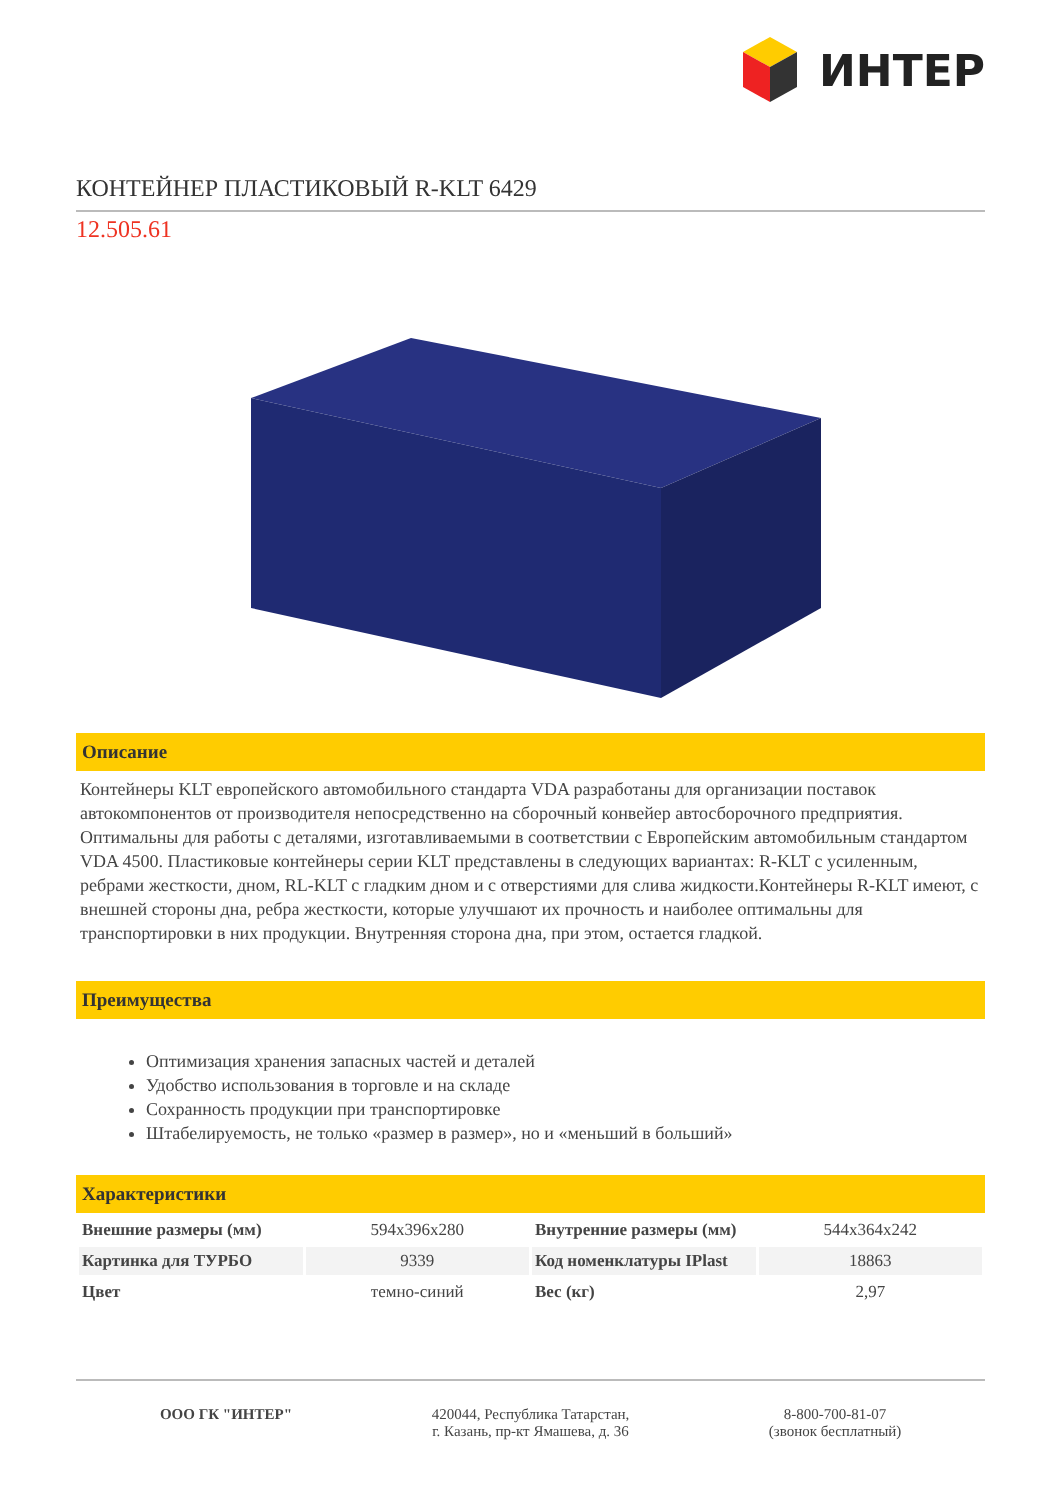ИНТЕР
КОНТЕЙНЕР ПЛАСТИКОВЫЙ R-KLT 6429
12.505.61
Описание
Контейнеры KLT европейского автомобильного стандарта VDA разработаны для организации поставок автокомпонентов от производителя непосредственно на сборочный конвейер автосборочного предприятия. Оптимальны для работы с деталями, изготавливаемыми в соответствии с Европейским автомобильным стандартом VDA 4500. Пластиковые контейнеры серии KLT представлены в следующих вариантах: R-KLT с усиленным, ребрами жесткости, дном, RL-KLT с гладким дном и с отверстиями для слива жидкости.Контейнеры R-KLT имеют, с внешней стороны дна, ребра жесткости, которые улучшают их прочность и наиболее оптимальны для транспортировки в них продукции. Внутренняя сторона дна, при этом, остается гладкой.
Преимущества
Оптимизация хранения запасных частей и деталей
Удобство использования в торговле и на складе
Сохранность продукции при транспортировке
Штабелируемость, не только «размер в размер», но и «меньший в больший»
Характеристики
| Внешние размеры (мм) | 594x396x280 | Внутренние размеры (мм) | 544x364x242 |
| Картинка для ТУРБО | 9339 | Код номенклатуры IPlast | 18863 |
| Цвет | темно-синий | Вес (кг) | 2,97 |
ООО ГК "ИНТЕР" 420044, Республика Татарстан,
г. Казань, пр-кт Ямашева, д. 36
8-800-700-81-07
(звонок бесплатный)